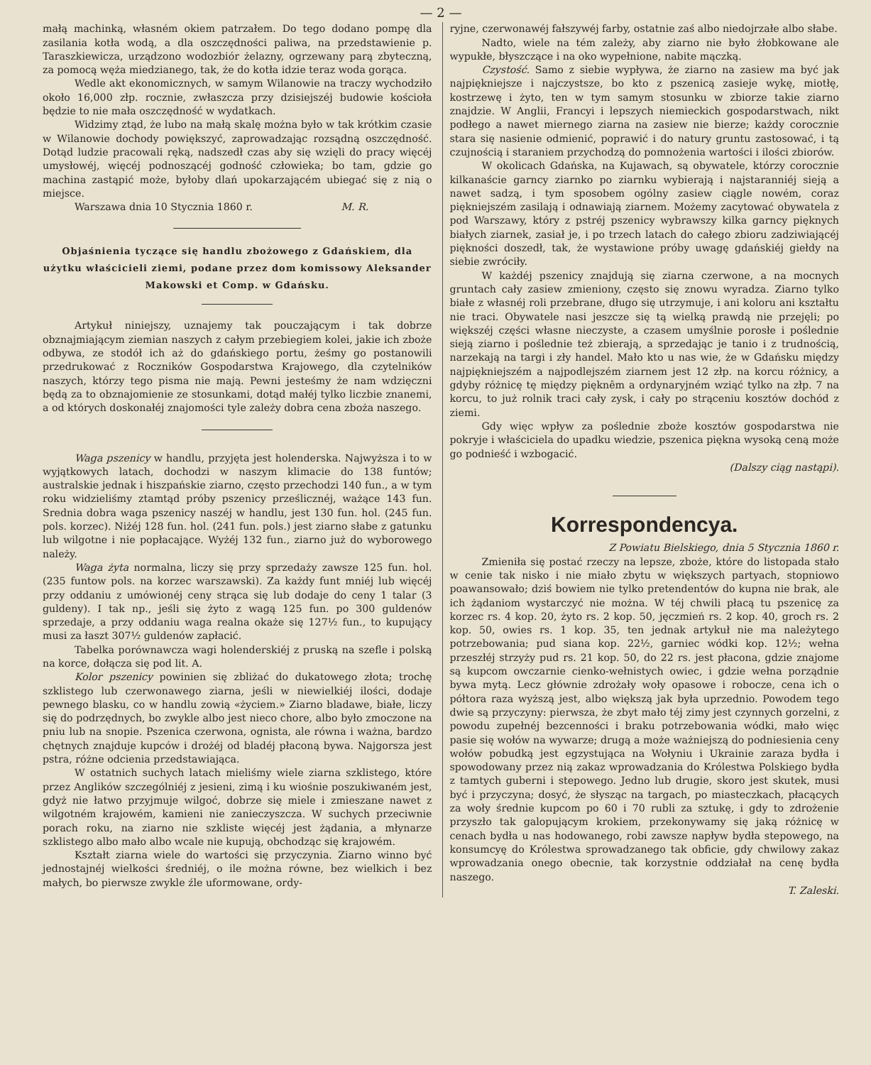— 2 —
małą machinką, własném okiem patrzałem. Do tego dodano pompę dla zasilania kotła wodą, a dla oszczędności paliwa, na przedstawienie p. Taraszkiewicza, urządzono wodozbiór żelazny, ogrzewany parą zbyteczną, za pomocą węża miedzianego, tak, że do kotła idzie teraz woda gorąca.
Wedle akt ekonomicznych, w samym Wilanowie na traczy wychodziło około 16,000 złp. rocznie, zwłaszcza przy dzisiejszéj budowie kościoła będzie to nie mała oszczędność w wydatkach.
Widzimy ztąd, że lubo na małą skalę można było w tak krótkim czasie w Wilanowie dochody powiększyć, zaprowadzając rozsądną oszczędność. Dotąd ludzie pracowali ręką, nadszedł czas aby się wzięli do pracy więcéj umysłowéj, więcéj podnoszącéj godność człowieka; bo tam, gdzie go machina zastąpić może, byłoby dlań upokarzającém ubiegać się z nią o miejsce.
Warszawa dnia 10 Stycznia 1860 r. M. R.
Objaśnienia tyczące się handlu zbożowego z Gdańskiem, dla użytku właścicieli ziemi, podane przez dom komissowy Aleksander Makowski et Comp. w Gdańsku.
Artykuł niniejszy, uznajemy tak pouczającym i tak dobrze obznajmiającym ziemian naszych z całym przebiegiem kolei, jakie ich zboże odbywa, ze stodół ich aż do gdańskiego portu, żeśmy go postanowili przedrukować z Roczników Gospodarstwa Krajowego, dla czytelników naszych, którzy tego pisma nie mają. Pewni jesteśmy że nam wdzięczni będą za to obznajomienie ze stosunkami, dotąd małéj tylko liczbie znanemi, a od których doskonałéj znajomości tyle zależy dobra cena zboża naszego.
Waga pszenicy w handlu, przyjęta jest holenderska. Najwyższa i to w wyjątkowych latach, dochodzi w naszym klimacie do 138 funtów; australskie jednak i hiszpańskie ziarno, często przechodzi 140 fun., a w tym roku widzieliśmy ztamtąd próby pszenicy prześlicznéj, ważące 143 fun. Srednia dobra waga pszenicy naszéj w handlu, jest 130 fun. hol. (245 fun. pols. korzec). Niżéj 128 fun. hol. (241 fun. pols.) jest ziarno słabe z gatunku lub wilgotne i nie popłacające. Wyżéj 132 fun., ziarno już do wyborowego należy.
Waga żyta normalna, liczy się przy sprzedaży zawsze 125 fun. hol. (235 funtow pols. na korzec warszawski). Za każdy funt mniéj lub więcéj przy oddaniu z umówionéj ceny strąca się lub dodaje do ceny 1 talar (3 guldeny). I tak np., jeśli się żyto z wagą 125 fun. po 300 guldenów sprzedaje, a przy oddaniu waga realna okaże się 127½ fun., to kupujący musi za łaszt 307½ guldenów zapłacić.
Tabelka porównawcza wagi holenderskiéj z pruską na szefle i polską na korce, dołącza się pod lit. A.
Kolor pszenicy powinien się zbliżać do dukatowego złota; trochę szklistego lub czerwonawego ziarna, jeśli w niewielkiéj ilości, dodaje pewnego blasku, co w handlu zowią «życiem.» Ziarno bladawe, białe, liczy się do podrzędnych, bo zwykle albo jest nieco chore, albo było zmoczone na pniu lub na snopie. Pszenica czerwona, ognista, ale równa i ważna, bardzo chętnych znajduje kupców i drożéj od bladéj płaconą bywa. Najgorsza jest pstra, różne odcienia przedstawiająca.
W ostatnich suchych latach mieliśmy wiele ziarna szklistego, które przez Anglików szczególniéj z jesieni, zimą i ku wiośnie poszukiwaném jest, gdyż nie łatwo przyjmuje wilgoć, dobrze się miele i zmieszane nawet z wilgotném krajowém, kamieni nie zanieczyszcza. W suchych przeciwnie porach roku, na ziarno nie szkliste więcéj jest żądania, a młynarze szklistego albo mało albo wcale nie kupują, obchodząc się krajowém.
Kształt ziarna wiele do wartości się przyczynia. Ziarno winno być jednostajnéj wielkości średniéj, o ile można równe, bez wielkich i bez małych, bo pierwsze zwykle źle uformowane, ordy-
ryjne, czerwonawéj fałszywéj farby, ostatnie zaś albo niedojrzałe albo słabe.
Nadto, wiele na tém zależy, aby ziarno nie było żłobkowane ale wypukłe, błyszczące i na oko wypełnione, nabite mączką.
Czystość. Samo z siebie wypływa, że ziarno na zasiew ma być jak najpiękniejsze i najczystsze, bo kto z pszenicą zasieje wykę, miotłę, kostrzewę i żyto, ten w tym samym stosunku w zbiorze takie ziarno znajdzie. W Anglii, Francyi i lepszych niemieckich gospodarstwach, nikt podłego a nawet miernego ziarna na zasiew nie bierze; każdy corocznie stara się nasienie odmienić, poprawić i do natury gruntu zastosować, i tą czujnością i staraniem przychodzą do pomnożenia wartości i ilości zbiorów.
W okolicach Gdańska, na Kujawach, są obywatele, którzy corocznie kilkanaście garncy ziarnko po ziarnku wybierają i najstaranniéj sieją a nawet sadzą, i tym sposobem ogólny zasiew ciągle nowém, coraz piękniejszém zasilają i odnawiają ziarnem. Możemy zacytować obywatela z pod Warszawy, który z pstréj pszenicy wybrawszy kilka garncy pięknych białych ziarnek, zasiał je, i po trzech latach do całego zbioru zadziwiającéj piękności doszedł, tak, że wystawione próby uwagę gdańskiéj giełdy na siebie zwróciły.
W każdéj pszenicy znajdują się ziarna czerwone, a na mocnych gruntach cały zasiew zmieniony, często się znowu wyradza. Ziarno tylko białe z własnéj roli przebrane, długo się utrzymuje, i ani koloru ani kształtu nie traci. Obywatele nasi jeszcze się tą wielką prawdą nie przejęli; po większéj części własne nieczyste, a czasem umyślnie porosłe i pośledniе sieją ziarno i pośledniе też zbierają, a sprzedając je tanio i z trudnością, narzekają na targi i zły handel. Mało kto u nas wie, że w Gdańsku między najpiękniejszém a najpodlejszém ziarnem jest 12 złp. na korcu różnicy, a gdyby różnicę tę między pięknêm a ordynaryjném wziąć tylko na złp. 7 na korcu, to już rolnik traci cały zysk, i cały po strąceniu kosztów dochód z ziemi.
Gdy więc wpływ za pośledniе zboże kosztów gospodarstwa nie pokryje i właściciela do upadku wiedzie, pszenica piękna wysoką ceną może go podnieść i wzbogacić.
(Dalszy ciąg nastąpi).
Korrespondencya.
Z Powiatu Bielskiego, dnia 5 Stycznia 1860 r.
Zmieniła się postać rzeczy na lepsze, zboże, które do listopada stało w cenie tak nisko i nie miało zbytu w większych partyach, stopniowo poawansowało; dziś bowiem nie tylko pretendentów do kupna nie brak, ale ich żądaniom wystarczyć nie można. W téj chwili płacą tu pszenicę za korzec rs. 4 kop. 20, żyto rs. 2 kop. 50, jęczmień rs. 2 kop. 40, groch rs. 2 kop. 50, owies rs. 1 kop. 35, ten jednak artykuł nie ma należytego potrzebowania; pud siana kop. 22½, garniec wódki kop. 12½; wełna przeszłéj strzyży pud rs. 21 kop. 50, do 22 rs. jest płacona, gdzie znajome są kupcom owczarnie cienko-wełnistych owiec, i gdzie wełna porządnie bywa mytą. Lecz głównie zdrożały woły opasowe i robocze, cena ich o półtora raza wyższą jest, albo większą jak była uprzednio. Powodem tego dwie są przyczyny: pierwsza, że zbyt mało téj zimy jest czynnych gorzelni, z powodu zupełnéj bezcenności i braku potrzebowania wódki, mało więc pasie się wołów na wywarze; drugą a może ważniejszą do podniesienia ceny wołów pobudką jest egzystująca na Wołyniu i Ukrainie zaraza bydła i spowodowany przez nią zakaz wprowadzania do Królestwa Polskiego bydła z tamtych guberni i stepowego. Jedno lub drugie, skoro jest skutek, musi być i przyczyna; dosyć, że słysząc na targach, po miasteczkach, płacących za woły średnie kupcom po 60 i 70 rubli za sztukę, i gdy to zdrożenie przyszło tak galopującym krokiem, przekonywamy się jaką różnicę w cenach bydła u nas hodowanego, robi zawsze napływ bydła stepowego, na konsumcyę do Królestwa sprowadzanego tak obficie, gdy chwilowy zakaz wprowadzania onego obecnie, tak korzystnie oddziałał na cenę bydła naszego.
T. Zaleski.